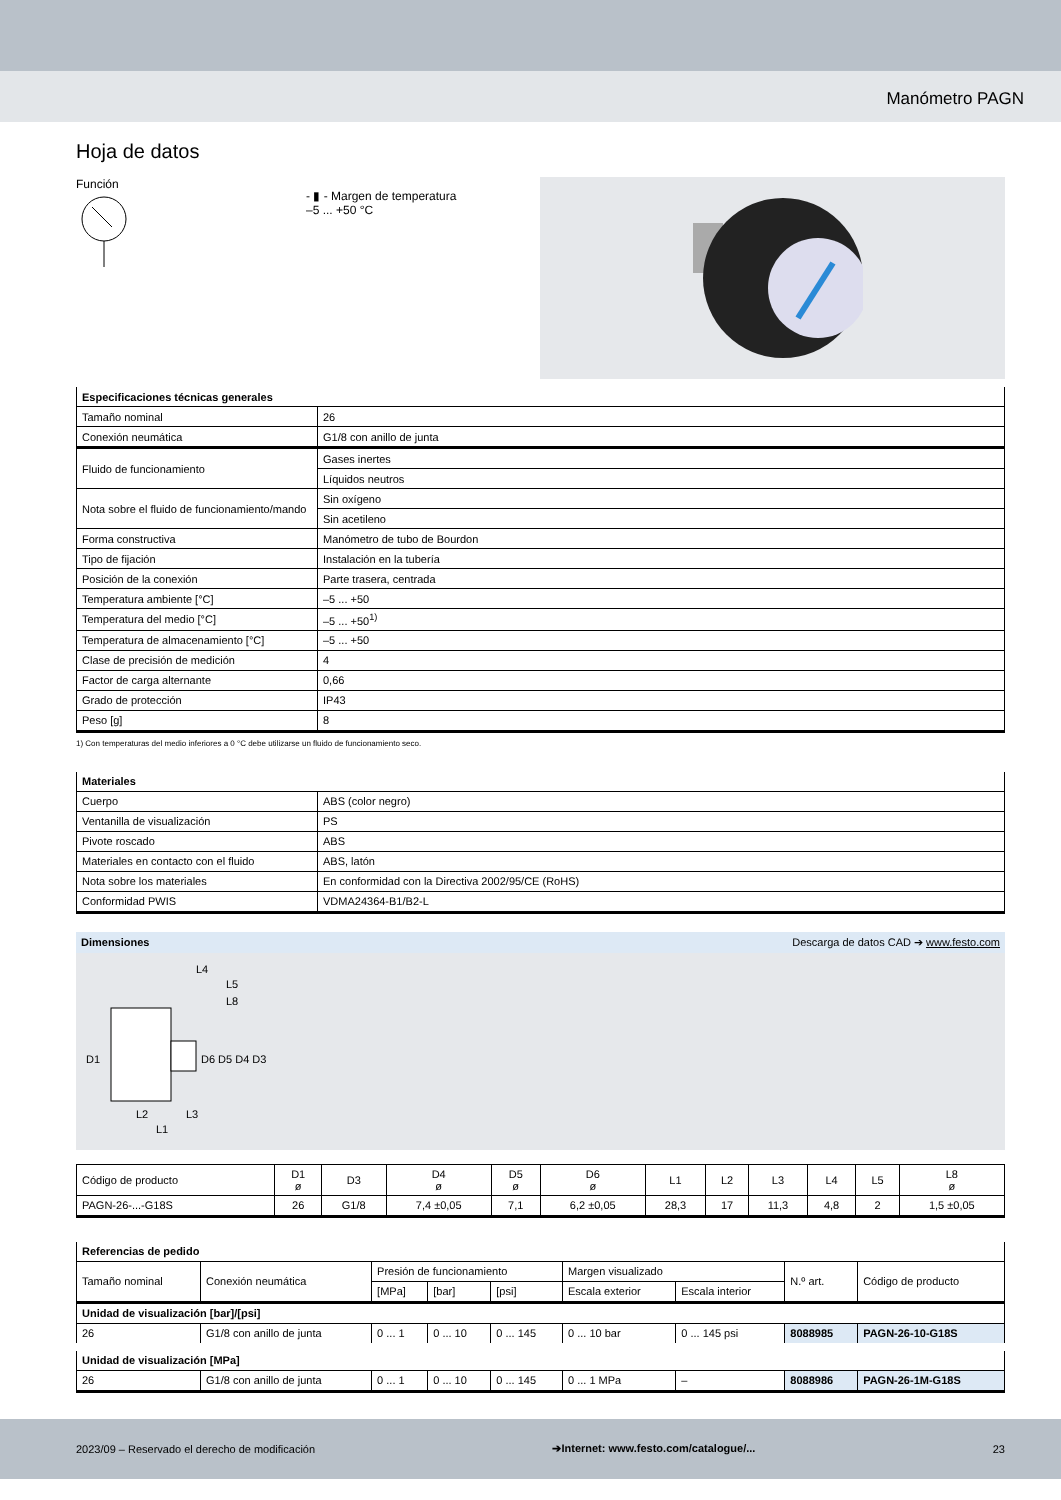Manómetro PAGN
Hoja de datos
Función
- ▮ - Margen de temperatura
–5 ... +50 °C
| Especificaciones técnicas generales | |
| --- | --- |
| Tamaño nominal | 26 |
| Conexión neumática | G1/8 con anillo de junta |
| Fluido de funcionamiento | Gases inertes |
| | Líquidos neutros |
| Nota sobre el fluido de funcionamiento/mando | Sin oxígeno |
| | Sin acetileno |
| Forma constructiva | Manómetro de tubo de Bourdon |
| Tipo de fijación | Instalación en la tubería |
| Posición de la conexión | Parte trasera, centrada |
| Temperatura ambiente [°C] | –5 ... +50 |
| Temperatura del medio [°C] | –5 ... +50<sup>1)</sup> |
| Temperatura de almacenamiento [°C] | –5 ... +50 |
| Clase de precisión de medición | 4 |
| Factor de carga alternante | 0,66 |
| Grado de protección | IP43 |
| Peso [g] | 8 |
1) Con temperaturas del medio inferiores a 0 °C debe utilizarse un fluido de funcionamiento seco.
| Materiales | |
| --- | --- |
| Cuerpo | ABS (color negro) |
| Ventanilla de visualización | PS |
| Pivote roscado | ABS |
| Materiales en contacto con el fluido | ABS, latón |
| Nota sobre los materiales | En conformidad con la Directiva 2002/95/CE (RoHS) |
| Conformidad PWIS | VDMA24364-B1/B2-L |
Dimensiones Descarga de datos CAD ➔ www.festo.com
D1
D6 D5 D4 D3
L2
L3
L1
L4
L5
L8
| Código de producto | D1 ø | D3 | D4 ø | D5 ø | D6 ø | L1 | L2 | L3 | L4 | L5 | L8 ø |
| PAGN-26-...-G18S | 26 | G1/8 | 7,4 ±0,05 | 7,1 | 6,2 ±0,05 | 28,3 | 17 | 11,3 | 4,8 | 2 | 1,5 ±0,05 |
| Referencias de pedido | | | | | | | | |
| --- | --- | --- | --- | --- | --- | --- | --- | --- |
| Tamaño nominal | Conexión neumática | Presión de funcionamiento | | | Margen visualizado | | N.º art. | Código de producto |
| | | [MPa] | [bar] | [psi] | Escala exterior | Escala interior | | |
| Unidad de visualización [bar]/[psi] | | | | | | | | |
| 26 | G1/8 con anillo de junta | 0 ... 1 | 0 ... 10 | 0 ... 145 | 0 ... 10 bar | 0 ... 145 psi | 8088985 | PAGN-26-10-G18S |
| Unidad de visualización [MPa] | | | | | | | | |
| 26 | G1/8 con anillo de junta | 0 ... 1 | 0 ... 10 | 0 ... 145 | 0 ... 1 MPa | – | 8088986 | PAGN-26-1M-G18S |
2023/09 – Reservado el derecho de modificación ➔Internet: www.festo.com/catalogue/... 23